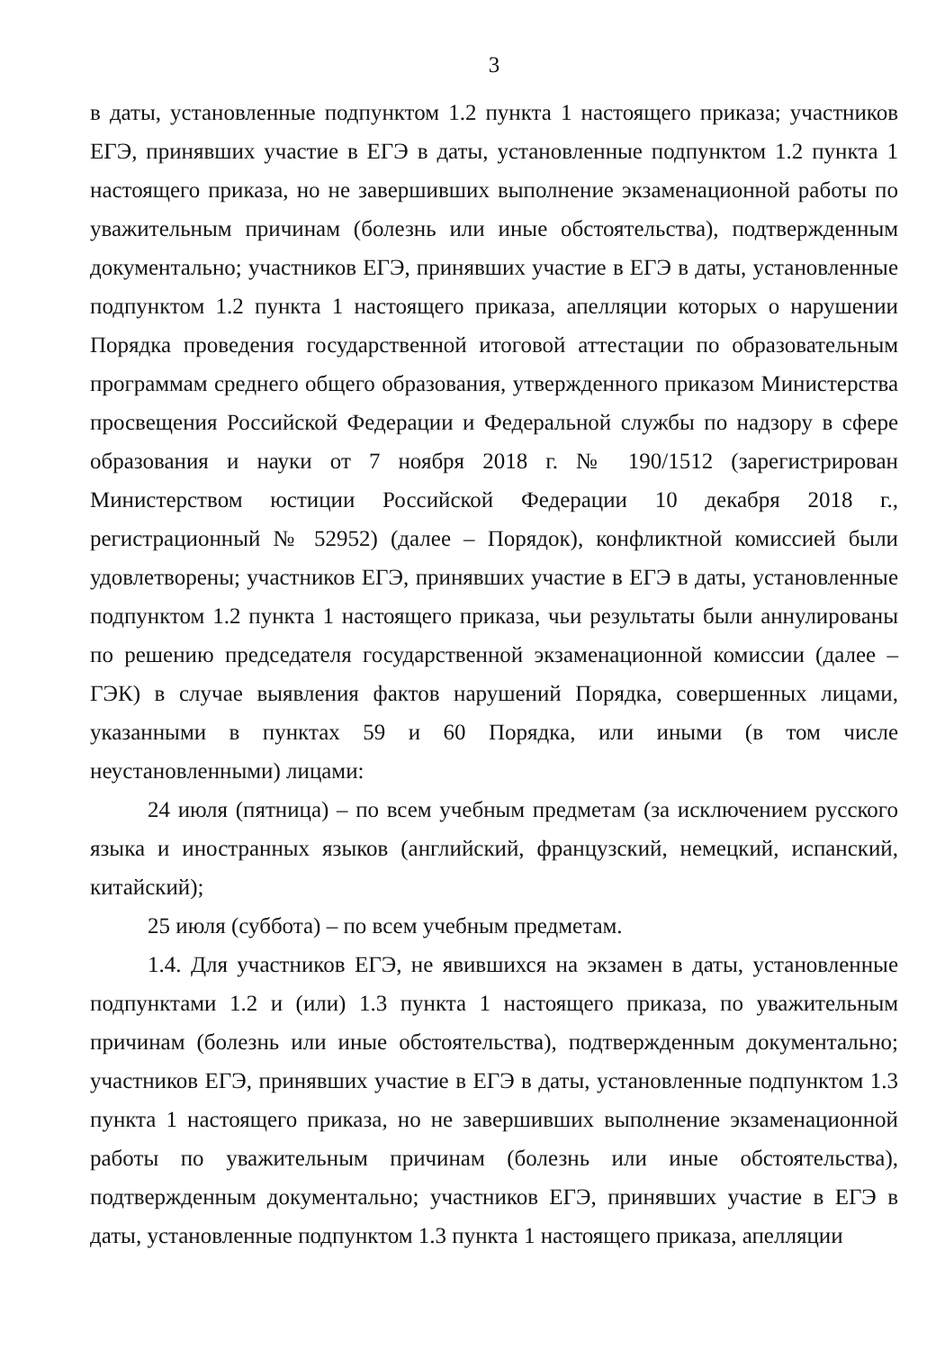3
в даты, установленные подпунктом 1.2 пункта 1 настоящего приказа; участников ЕГЭ, принявших участие в ЕГЭ в даты, установленные подпунктом 1.2 пункта 1 настоящего приказа, но не завершивших выполнение экзаменационной работы по уважительным причинам (болезнь или иные обстоятельства), подтвержденным документально; участников ЕГЭ, принявших участие в ЕГЭ в даты, установленные подпунктом 1.2 пункта 1 настоящего приказа, апелляции которых о нарушении Порядка проведения государственной итоговой аттестации по образовательным программам среднего общего образования, утвержденного приказом Министерства просвещения Российской Федерации и Федеральной службы по надзору в сфере образования и науки от 7 ноября 2018 г. № 190/1512 (зарегистрирован Министерством юстиции Российской Федерации 10 декабря 2018 г., регистрационный № 52952) (далее – Порядок), конфликтной комиссией были удовлетворены; участников ЕГЭ, принявших участие в ЕГЭ в даты, установленные подпунктом 1.2 пункта 1 настоящего приказа, чьи результаты были аннулированы по решению председателя государственной экзаменационной комиссии (далее – ГЭК) в случае выявления фактов нарушений Порядка, совершенных лицами, указанными в пунктах 59 и 60 Порядка, или иными (в том числе неустановленными) лицами:
24 июля (пятница) – по всем учебным предметам (за исключением русского языка и иностранных языков (английский, французский, немецкий, испанский, китайский);
25 июля (суббота) – по всем учебным предметам.
1.4. Для участников ЕГЭ, не явившихся на экзамен в даты, установленные подпунктами 1.2 и (или) 1.3 пункта 1 настоящего приказа, по уважительным причинам (болезнь или иные обстоятельства), подтвержденным документально; участников ЕГЭ, принявших участие в ЕГЭ в даты, установленные подпунктом 1.3 пункта 1 настоящего приказа, но не завершивших выполнение экзаменационной работы по уважительным причинам (болезнь или иные обстоятельства), подтвержденным документально; участников ЕГЭ, принявших участие в ЕГЭ в даты, установленные подпунктом 1.3 пункта 1 настоящего приказа, апелляции